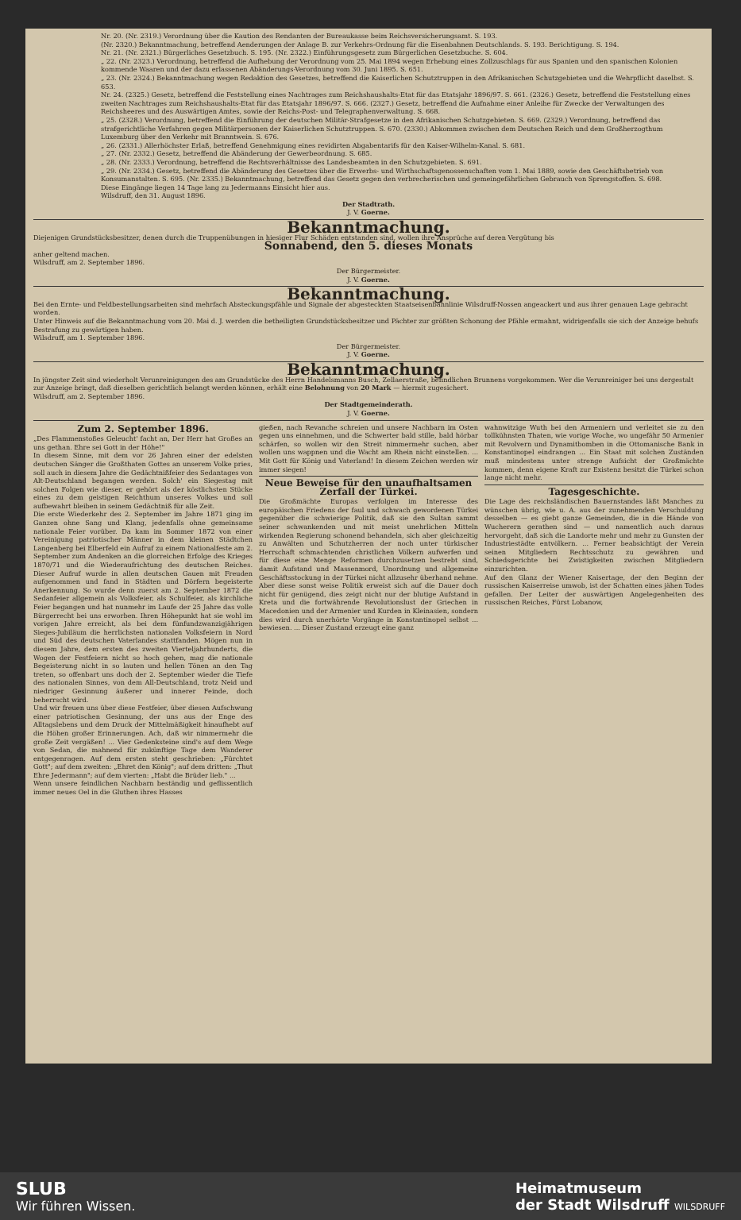Nr. 20. (Nr. 2319.) Verordnung über die Kaution des Rendanten der Bureaukasse beim Reichsversicherungsamt. S. 193.
(Nr. 2320.) Bekanntmachung, betreffend Aenderungen der Anlage B. zur Verkehrs-Ordnung für die Eisenbahnen Deutschlands. S. 193. Berichtigung. S. 194.
Nr. 21. (Nr. 2321.) Bürgerliches Gesetzbuch. S. 195. (Nr. 2322.) Einführungsgesetz zum Bürgerlichen Gesetzbuche. S. 604.
„ 22. (Nr. 2323.) Verordnung, betreffend die Aufhebung der Verordnung vom 25. Mai 1894 wegen Erhebung eines Zollzuschlags für aus Spanien und den spanischen Kolonien kommende Waaren und der dazu erlassenen Abänderungs-Verordnung vom 30. Juni 1895. S. 651.
„ 23. (Nr. 2324.) Bekanntmachung wegen Redaktion des Gesetzes, betreffend die Kaiserlichen Schutztruppen in den Afrikanischen Schutzgebieten und die Wehrpflicht daselbst. S. 653.
Nr. 24. (2325.) Gesetz, betreffend die Feststellung eines Nachtrages zum Reichshaushalts-Etat für das Etatsjahr 1896/97. S. 661. (2326.) Gesetz, betreffend die Feststellung eines zweiten Nachtrages zum Reichshaushalts-Etat für das Etatsjahr 1896/97. S. 666. (2327.) Gesetz, betreffend die Aufnahme einer Anleihe für Zwecke der Verwaltungen des Reichsheeres und des Auswärtigen Amtes, sowie der Reichs-Post- und Telegraphenverwaltung. S. 668.
„ 25. (2328.) Verordnung, betreffend die Einführung der deutschen Militär-Strafgesetze in den Afrikanischen Schutzgebieten. S. 669. (2329.) Verordnung, betreffend das strafgerichtliche Verfahren gegen Militärpersonen der Kaiserlichen Schutztruppen. S. 670. (2330.) Abkommen zwischen dem Deutschen Reich und dem Großherzogthum Luxemburg über den Verkehr mit Branntwein. S. 676.
„ 26. (2331.) Allerhöchster Erlaß, betreffend Genehmigung eines revidirten Abgabentarifs für den Kaiser-Wilhelm-Kanal. S. 681.
„ 27. (Nr. 2332.) Gesetz, betreffend die Abänderung der Gewerbeordnung. S. 685.
„ 28. (Nr. 2333.) Verordnung, betreffend die Rechtsverhältnisse des Landesbeamten in den Schutzgebieten. S. 691.
„ 29. (Nr. 2334.) Gesetz, betreffend die Abänderung des Gesetzes über die Erwerbs- und Wirthschaftsgenossenschaften vom 1. Mai 1889, sowie den Geschäftsbetrieb von Konsumanstalten. S. 695. (Nr. 2335.) Bekanntmachung, betreffend das Gesetz gegen den verbrecherischen und gemeingefährlichen Gebrauch von Sprengstoffen. S. 698.
Diese Eingänge liegen 14 Tage lang zu Jedermanns Einsicht hier aus.
Wilsdruff, den 31. August 1896.
Der Stadtrath.
J. V. Goerne.
Bekanntmachung.
Diejenigen Grundstücksbesitzer, denen durch die Truppenübungen in hiesiger Flur Schäden entstanden sind, wollen ihre Ansprüche auf deren Vergütung bis
Sonnabend, den 5. dieses Monats
anher geltend machen.
Wilsdruff, am 2. September 1896.
Der Bürgermeister.
J. V. Goerne.
Bekanntmachung.
Bei den Ernte- und Feldbestellungsarbeiten sind mehrfach Absteckungspfähle und Signale der abgesteckten Staatseisenbahnlinie Wilsdruff-Nossen angeackert und aus ihrer genauen Lage gebracht worden.
Unter Hinweis auf die Bekanntmachung vom 20. Mai d. J. werden die betheiligten Grundstücksbesitzer und Pächter zur größten Schonung der Pfähle ermahnt, widrigenfalls sie sich der Anzeige behufs Bestrafung zu gewärtigen haben.
Wilsdruff, am 1. September 1896.
Der Bürgermeister.
J. V. Goerne.
Bekanntmachung.
In jüngster Zeit sind wiederholt Verunreinigungen des am Grundstücke des Herrn Handelsmanns Busch, Zellaerstraße, befindlichen Brunnens vorgekommen. Wer die Verunreiniger bei uns dergestalt zur Anzeige bringt, daß dieselben gerichtlich belangt werden können, erhält eine Belohnung von 20 Mark — hiermit zugesichert.
Wilsdruff, am 2. September 1896.
Der Stadtgemeinderath.
J. V. Goerne.
Zum 2. September 1896.
„Des Flammenstoßes Geleucht' facht an, Der Herr hat Großes an uns gethan. Ehre sei Gott in der Höhe!"
In diesem Sinne, mit dem vor 26 Jahren einer der edelsten deutschen Sänger die Großthaten Gottes an unserem Volke pries, soll auch in diesem Jahre die Gedächtnißfeier des Sedantages von Alt-Deutschland begangen werden. Solch' ein Siegestag mit solchen Folgen wie dieser, er gehört als der köstlichsten Stücke eines zu dem geistigen Reichthum unseres Volkes und soll aufbewahrt bleiben in seinem Gedächtniß für alle Zeit.
Die erste Wiederkehr des 2. September im Jahre 1871 ging im Ganzen ohne Sang und Klang, jedenfalls ohne gemeinsame nationale Feier vorüber. Da kam im Sommer 1872 von einer Vereinigung patriotischer Männer in dem kleinen Städtchen Langenberg bei Elberfeld ein Aufruf zu einem Nationalfeste am 2. September zum Andenken an die glorreichen Erfolge des Krieges 1870/71 und die Wiederaufrichtung des deutschen Reiches. Dieser Aufruf wurde in allen deutschen Gauen mit Freuden aufgenommen und fand in Städten und Dörfern begeisterte Anerkennung. So wurde denn zuerst am 2. September 1872 die Sedanfeier allgemein als Volksfeier, als Schulfeier, als kirchliche Feier begangen und hat nunmehr im Laufe der 25 Jahre das volle Bürgerrecht bei uns erworben. Ihren Höhepunkt hat sie wohl im vorigen Jahre erreicht, als bei dem fünfundzwanzigjährigen Sieges-Jubiläum die herrlichsten nationalen Volksfeiern in Nord und Süd des deutschen Vaterlandes stattfanden. Mögen nun in diesem Jahre, dem ersten des zweiten Vierteljahrhunderts, die Wogen der Festfeiern nicht so hoch gehen, mag die nationale Begeisterung nicht in so lauten und hellen Tönen an den Tag treten, so offenbart uns doch der 2. September wieder die Tiefe des nationalen Sinnes, von dem All-Deutschland, trotz Neid und niedriger Gesinnung äußerer und innerer Feinde, doch beherrscht wird.
Und wir freuen uns über diese Festfeier, über diesen Aufschwung einer patriotischen Gesinnung, der uns aus der Enge des Alltagslebens und dem Druck der Mittelmäßigkeit hinaufhebt auf die Höhen großer Erinnerungen. Ach, daß wir nimmermehr die große Zeit vergäßen! ... Vier Gedenksteine sind's auf dem Wege von Sedan, die mahnend für zukünftige Tage dem Wanderer entgegenragen. Auf dem ersten steht geschrieben: „Fürchtet Gott"; auf dem zweiten: „Ehret den König"; auf dem dritten: „Thut Ehre Jedermann"; auf dem vierten: „Habt die Brüder lieb." ...
Wenn unsere feindlichen Nachbarn beständig und geflissentlich immer neues Oel in die Gluthen ihres Hasses
gießen, nach Revanche schreien und unsere Nachbarn im Osten gegen uns einnehmen, und die Schwerter bald stille, bald hörbar schärfen, so wollen wir den Streit nimmermehr suchen, aber wollen uns wappnen und die Wacht am Rhein nicht einstellen. ... Mit Gott für König und Vaterland! In diesem Zeichen werden wir immer siegen!
Neue Beweise für den unaufhaltsamen Zerfall der Türkei.
Die Großmächte Europas verfolgen im Interesse des europäischen Friedens der faul und schwach gewordenen Türkei gegenüber die schwierige Politik, daß sie den Sultan sammt seiner schwankenden und mit meist unehrlichen Mitteln wirkenden Regierung schonend behandeln, sich aber gleichzeitig zu Anwälten und Schutzherren der noch unter türkischer Herrschaft schmachtenden christlichen Völkern aufwerfen und für diese eine Menge Reformen durchzusetzen bestrebt sind, damit Aufstand und Massenmord, Unordnung und allgemeine Geschäftsstockung in der Türkei nicht allzusehr überhand nehme. Aber diese sonst weise Politik erweist sich auf die Dauer doch nicht für genügend, dies zeigt nicht nur der blutige Aufstand in Kreta und die fortwährende Revolutionslust der Griechen in Macedonien und der Armenier und Kurden in Kleinasien, sondern dies wird durch unerhörte Vorgänge in Konstantinopel selbst ... bewiesen. ... Dieser Zustand erzeugt eine ganz
wahnwitzige Wuth bei den Armeniern und verleitet sie zu den tollkühnsten Thaten, wie vorige Woche, wo ungefähr 50 Armenier mit Revolvern und Dynamitbomben in die Ottomanische Bank in Konstantinopel eindrangen ... Ein Staat mit solchen Zuständen muß mindestens unter strenge Aufsicht der Großmächte kommen, denn eigene Kraft zur Existenz besitzt die Türkei schon lange nicht mehr.
Tagesgeschichte.
Die Lage des reichsländischen Bauernstandes läßt Manches zu wünschen übrig, wie u. A. aus der zunehmenden Verschuldung desselben — es giebt ganze Gemeinden, die in die Hände von Wucherern gerathen sind — und namentlich auch daraus hervorgeht, daß sich die Landorte mehr und mehr zu Gunsten der Industriestädte entvölkern. ... Ferner beabsichtigt der Verein seinen Mitgliedern Rechtsschutz zu gewähren und Schiedsgerichte bei Zwistigkeiten zwischen Mitgliedern einzurichten.
Auf den Glanz der Wiener Kaisertage, der den Beginn der russischen Kaiserreise umwob, ist der Schatten eines jähen Todes gefallen. Der Leiter der auswärtigen Angelegenheiten des russischen Reiches, Fürst Lobanow,
SLUB
Wir führen Wissen.
Heimatmuseum
der Stadt Wilsdruff WILSDRUFF